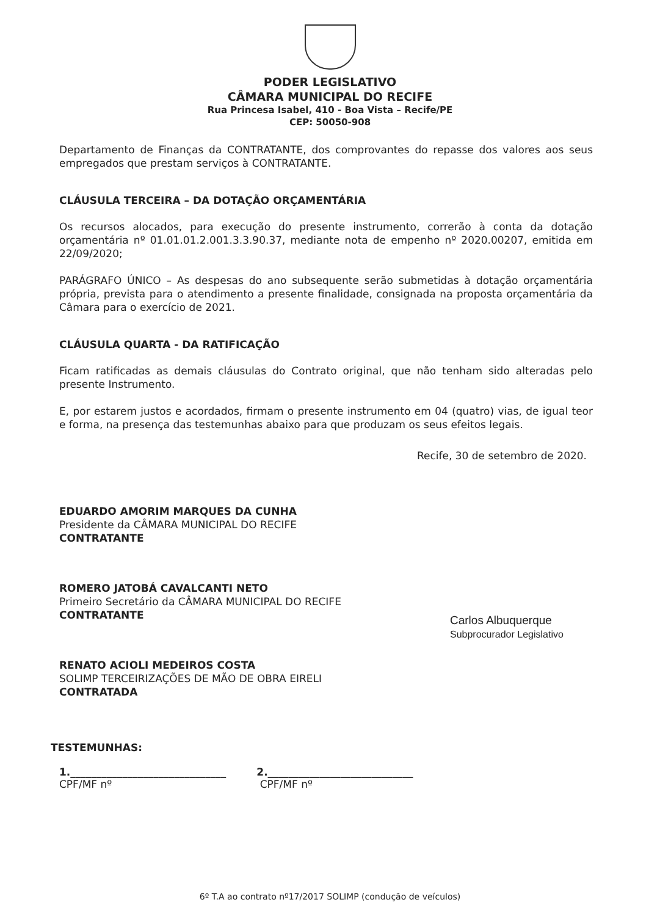PODER LEGISLATIVO
CÂMARA MUNICIPAL DO RECIFE
Rua Princesa Isabel, 410 - Boa Vista – Recife/PE
CEP: 50050-908
Departamento de Finanças da CONTRATANTE, dos comprovantes do repasse dos valores aos seus empregados que prestam serviços à CONTRATANTE.
CLÁUSULA TERCEIRA – DA DOTAÇÃO ORÇAMENTÁRIA
Os recursos alocados, para execução do presente instrumento, correrão à conta da dotação orçamentária nº 01.01.01.2.001.3.3.90.37, mediante nota de empenho nº 2020.00207, emitida em 22/09/2020;
PARÁGRAFO ÚNICO – As despesas do ano subsequente serão submetidas à dotação orçamentária própria, prevista para o atendimento a presente finalidade, consignada na proposta orçamentária da Câmara para o exercício de 2021.
CLÁUSULA QUARTA - DA RATIFICAÇÃO
Ficam ratificadas as demais cláusulas do Contrato original, que não tenham sido alteradas pelo presente Instrumento.
E, por estarem justos e acordados, firmam o presente instrumento em 04 (quatro) vias, de igual teor e forma, na presença das testemunhas abaixo para que produzam os seus efeitos legais.
Recife, 30 de setembro de 2020.
EDUARDO AMORIM MARQUES DA CUNHA
Presidente da CÂMARA MUNICIPAL DO RECIFE
CONTRATANTE
ROMERO JATOBÁ CAVALCANTI NETO
Primeiro Secretário da CÂMARA MUNICIPAL DO RECIFE
CONTRATANTE
RENATO ACIOLI MEDEIROS COSTA
SOLIMP TERCEIRIZAÇÕES DE MÃO DE OBRA EIRELI
CONTRATADA
TESTEMUNHAS:
1.______________________________
CPF/MF nº
2.____________________________
CPF/MF nº
Carlos Albuquerque
Subprocurador Legislativo
6º T.A ao contrato nº17/2017 SOLIMP (condução de veículos)